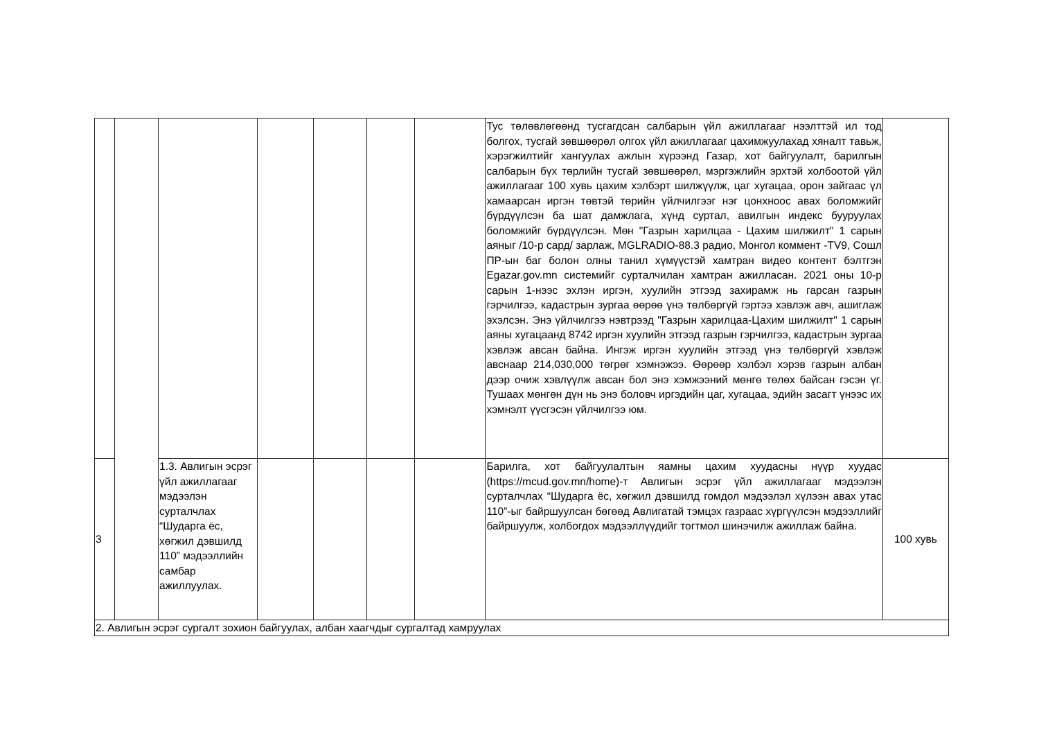| | | | | | | | Тус төлөвлөгөөнд тусгагдсан салбарын үйл ажиллагааг нээлттэй ил тод болгох, тусгай зөвшөөрөл олгох үйл ажиллагааг цахимжуулахад хяналт тавьж, хэрэгжилтийг хангуулах ажлын хүрээнд Газар, хот байгуулалт, барилгын салбарын бүх төрлийн тусгай зөвшөөрөл, мэргэжлийн эрхтэй холбоотой үйл ажиллагааг 100 хувь цахим хэлбэрт шилжүүлж, цаг хугацаа, орон зайгаас үл хамаарсан иргэн төвтэй төрийн үйлчилгээг нэг цонхноос авах боломжийг бүрдүүлсэн ба шат дамжлага, хүнд суртал, авилгын индекс бууруулах боломжийг бүрдүүлсэн. Мөн "Газрын харилцаа - Цахим шилжилт" 1 сарын аяныг /10-р сард/ зарлаж, MGLRADIO-88.3 радио, Монгол коммент -TV9, Сошл ПР-ын баг болон олны танил хүмүүстэй хамтран видео контент бэлтгэн Egazar.gov.mn системийг сурталчилан хамтран ажилласан. 2021 оны 10-р сарын 1-нээс эхлэн иргэн, хуулийн этгээд захирамж нь гарсан газрын гэрчилгээ, кадастрын зургаа өөрөө үнэ төлбөргүй гэртээ хэвлэж авч, ашиглаж эхэлсэн. Энэ үйлчилгээ нэвтрээд "Газрын харилцаа-Цахим шилжилт" 1 сарын аяны хугацаанд 8742 иргэн хуулийн этгээд газрын гэрчилгээ, кадастрын зургаа хэвлэж авсан байна. Ингэж иргэн хуулийн этгээд үнэ төлбөргүй хэвлэж авснаар 214,030,000 төгрөг хэмнэжээ. Өөрөөр хэлбэл хэрэв газрын албан дээр очиж хэвлүүлж авсан бол энэ хэмжээний мөнгө төлөх байсан гэсэн үг. Тушаах мөнгөн дүн нь энэ боловч иргэдийн цаг, хугацаа, эдийн засагт үнээс их хэмнэлт үүсгэсэн үйлчилгээ юм. | |
| 3 | | 1.3. Авлигын эсрэг үйл ажиллагааг мэдээлэн сурталчлах “Шударга ёс, хөгжил дэвшилд 110” мэдээллийн самбар ажиллуулах. | | | | | Барилга, хот байгуулалтын яамны цахим хуудасны нүүр хуудас (https://mcud.gov.mn/home)-т Авлигын эсрэг үйл ажиллагааг мэдээлэн сурталчлах “Шударга ёс, хөгжил дэвшилд гомдол мэдээлэл хүлээн авах утас 110”-ыг байршуулсан бөгөөд Авлигатай тэмцэх газраас хүргүүлсэн мэдээллийг байршуулж, холбогдох мэдээллүүдийг тогтмол шинэчилж ажиллаж байна. | 100 хувь |
| 2. Авлигын эсрэг сургалт зохион байгуулах, албан хаагчдыг сургалтад хамруулах | | | | | | | | |